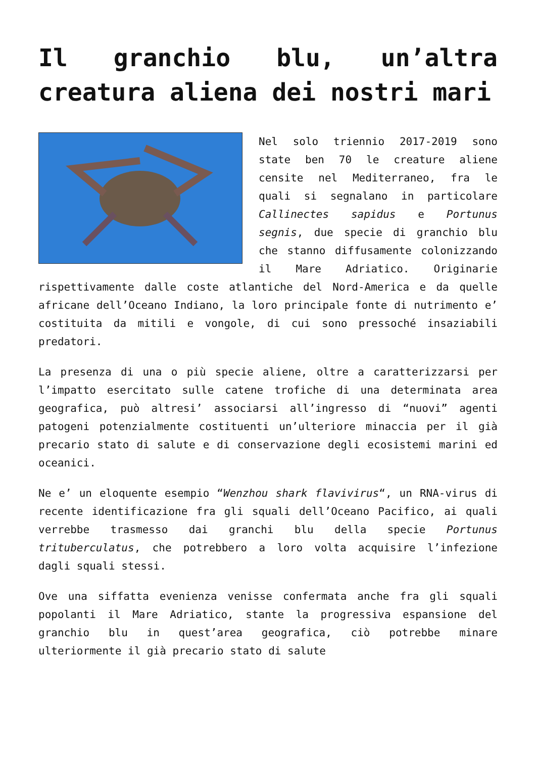Il granchio blu, un’altra creatura aliena dei nostri mari
Nel solo triennio 2017-2019 sono state ben 70 le creature aliene censite nel Mediterraneo, fra le quali si segnalano in particolare Callinectes sapidus e Portunus segnis, due specie di granchio blu che stanno diffusamente colonizzando il Mare Adriatico. Originarie rispettivamente dalle coste atlantiche del Nord-America e da quelle africane dell’Oceano Indiano, la loro principale fonte di nutrimento e’ costituita da mitili e vongole, di cui sono pressoché insaziabili predatori.
La presenza di una o più specie aliene, oltre a caratterizzarsi per l’impatto esercitato sulle catene trofiche di una determinata area geografica, può altresi’ associarsi all’ingresso di “nuovi” agenti patogeni potenzialmente costituenti un’ulteriore minaccia per il già precario stato di salute e di conservazione degli ecosistemi marini ed oceanici.
Ne e’ un eloquente esempio “Wenzhou shark flavivirus“, un RNA-virus di recente identificazione fra gli squali dell’Oceano Pacifico, ai quali verrebbe trasmesso dai granchi blu della specie Portunus trituberculatus, che potrebbero a loro volta acquisire l’infezione dagli squali stessi.
Ove una siffatta evenienza venisse confermata anche fra gli squali popolanti il Mare Adriatico, stante la progressiva espansione del granchio blu in quest’area geografica, ciò potrebbe minare ulteriormente il già precario stato di salute